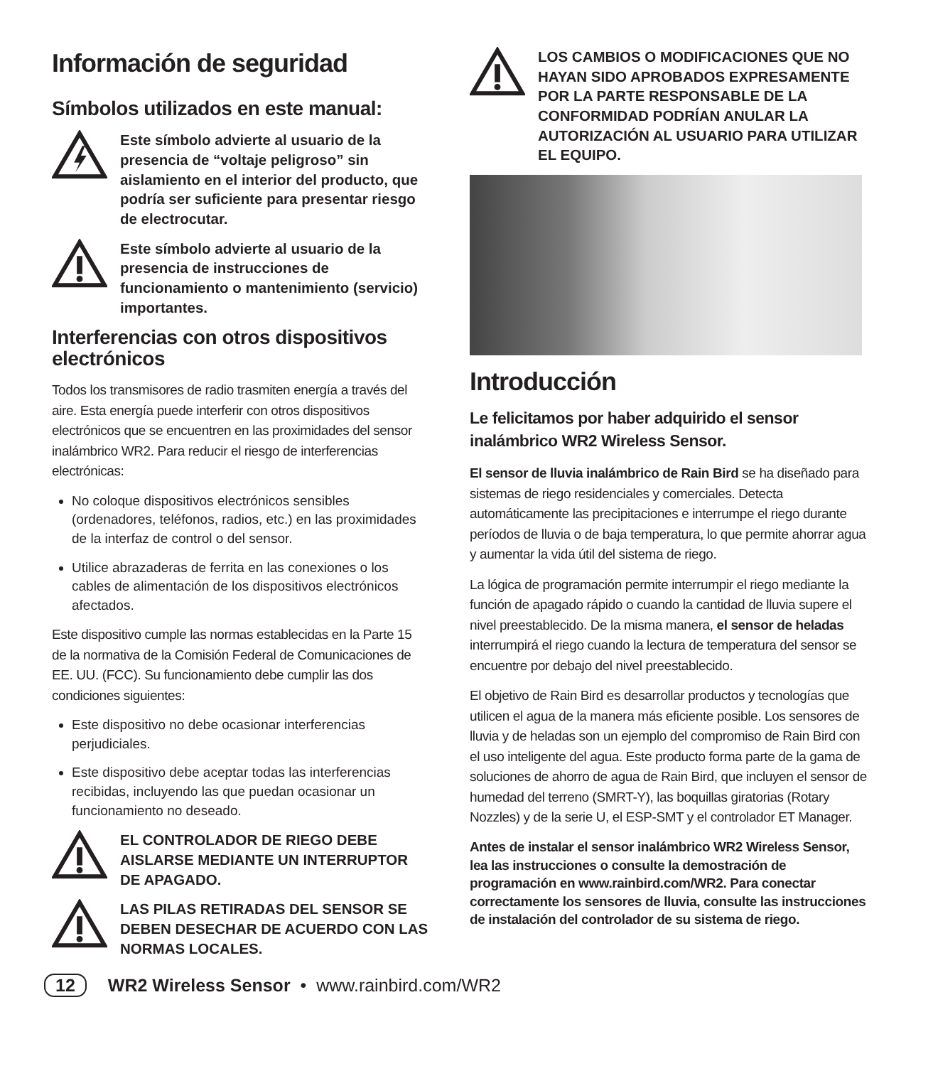Información de seguridad
Símbolos utilizados en este manual:
Este símbolo advierte al usuario de la presencia de “voltaje peligroso” sin aislamiento en el interior del producto, que podría ser suficiente para presentar riesgo de electrocutar.
Este símbolo advierte al usuario de la presencia de instrucciones de funcionamiento o mantenimiento (servicio) importantes.
Interferencias con otros dispositivos electrónicos
Todos los transmisores de radio trasmiten energía a través del aire. Esta energía puede interferir con otros dispositivos electrónicos que se encuentren en las proximidades del sensor inalámbrico WR2. Para reducir el riesgo de interferencias electrónicas:
No coloque dispositivos electrónicos sensibles (ordenadores, teléfonos, radios, etc.) en las proximidades de la interfaz de control o del sensor.
Utilice abrazaderas de ferrita en las conexiones o los cables de alimentación de los dispositivos electrónicos afectados.
Este dispositivo cumple las normas establecidas en la Parte 15 de la normativa de la Comisión Federal de Comunicaciones de EE. UU. (FCC). Su funcionamiento debe cumplir las dos condiciones siguientes:
Este dispositivo no debe ocasionar interferencias perjudiciales.
Este dispositivo debe aceptar todas las interferencias recibidas, incluyendo las que puedan ocasionar un funcionamiento no deseado.
EL CONTROLADOR DE RIEGO DEBE AISLARSE MEDIANTE UN INTERRUPTOR DE APAGADO.
LAS PILAS RETIRADAS DEL SENSOR SE DEBEN DESECHAR DE ACUERDO CON LAS NORMAS LOCALES.
LOS CAMBIOS O MODIFICACIONES QUE NO HAYAN SIDO APROBADOS EXPRESAMENTE POR LA PARTE RESPONSABLE DE LA CONFORMIDAD PODRÍAN ANULAR LA AUTORIZACIÓN AL USUARIO PARA UTILIZAR EL EQUIPO.
Introducción
Le felicitamos por haber adquirido el sensor inalámbrico WR2 Wireless Sensor.
El sensor de lluvia inalámbrico de Rain Bird se ha diseñado para sistemas de riego residenciales y comerciales. Detecta automáticamente las precipitaciones e interrumpe el riego durante períodos de lluvia o de baja temperatura, lo que permite ahorrar agua y aumentar la vida útil del sistema de riego.
La lógica de programación permite interrumpir el riego mediante la función de apagado rápido o cuando la cantidad de lluvia supere el nivel preestablecido. De la misma manera, el sensor de heladas interrumpirá el riego cuando la lectura de temperatura del sensor se encuentre por debajo del nivel preestablecido.
El objetivo de Rain Bird es desarrollar productos y tecnologías que utilicen el agua de la manera más eficiente posible. Los sensores de lluvia y de heladas son un ejemplo del compromiso de Rain Bird con el uso inteligente del agua. Este producto forma parte de la gama de soluciones de ahorro de agua de Rain Bird, que incluyen el sensor de humedad del terreno (SMRT-Y), las boquillas giratorias (Rotary Nozzles) y de la serie U, el ESP-SMT y el controlador ET Manager.
Antes de instalar el sensor inalámbrico WR2 Wireless Sensor, lea las instrucciones o consulte la demostración de programación en www.rainbird.com/WR2. Para conectar correctamente los sensores de lluvia, consulte las instrucciones de instalación del controlador de su sistema de riego.
12 WR2 Wireless Sensor • www.rainbird.com/WR2